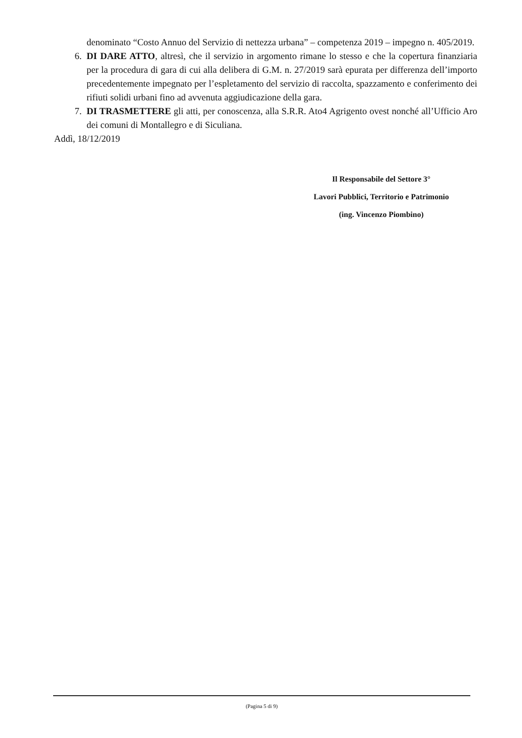denominato “Costo Annuo del Servizio di nettezza urbana” – competenza 2019 – impegno n. 405/2019.
6. DI DARE ATTO, altresì, che il servizio in argomento rimane lo stesso e che la copertura finanziaria per la procedura di gara di cui alla delibera di G.M. n. 27/2019 sarà epurata per differenza dell’importo precedentemente impegnato per l’espletamento del servizio di raccolta, spazzamento e conferimento dei rifiuti solidi urbani fino ad avvenuta aggiudicazione della gara.
7. DI TRASMETTERE gli atti, per conoscenza, alla S.R.R. Ato4 Agrigento ovest nonché all’Ufficio Aro dei comuni di Montallegro e di Siculiana.
Addì, 18/12/2019
Il Responsabile del Settore 3°
Lavori Pubblici, Territorio e Patrimonio
(ing. Vincenzo Piombino)
(Pagina 5 di 9)